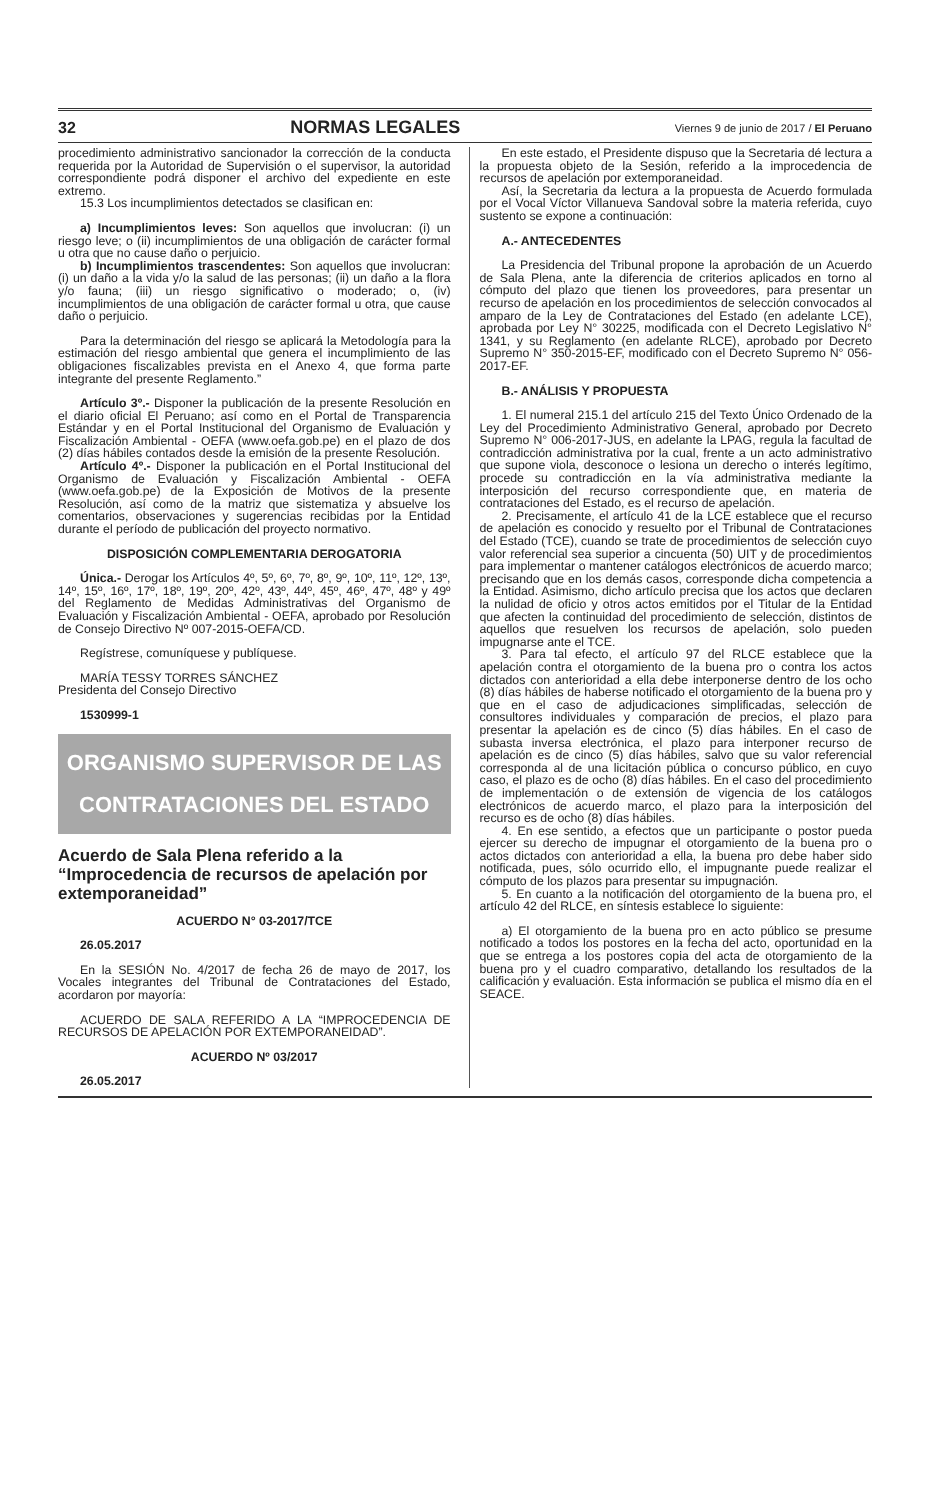32 NORMAS LEGALES Viernes 9 de junio de 2017 / El Peruano
procedimiento administrativo sancionador la corrección de la conducta requerida por la Autoridad de Supervisión o el supervisor, la autoridad correspondiente podrá disponer el archivo del expediente en este extremo.
15.3 Los incumplimientos detectados se clasifican en:
a) Incumplimientos leves: Son aquellos que involucran: (i) un riesgo leve; o (ii) incumplimientos de una obligación de carácter formal u otra que no cause daño o perjuicio.
b) Incumplimientos trascendentes: Son aquellos que involucran: (i) un daño a la vida y/o la salud de las personas; (ii) un daño a la flora y/o fauna; (iii) un riesgo significativo o moderado; o, (iv) incumplimientos de una obligación de carácter formal u otra, que cause daño o perjuicio.
Para la determinación del riesgo se aplicará la Metodología para la estimación del riesgo ambiental que genera el incumplimiento de las obligaciones fiscalizables prevista en el Anexo 4, que forma parte integrante del presente Reglamento.”
Artículo 3º.- Disponer la publicación de la presente Resolución en el diario oficial El Peruano; así como en el Portal de Transparencia Estándar y en el Portal Institucional del Organismo de Evaluación y Fiscalización Ambiental - OEFA (www.oefa.gob.pe) en el plazo de dos (2) días hábiles contados desde la emisión de la presente Resolución.
Artículo 4º.- Disponer la publicación en el Portal Institucional del Organismo de Evaluación y Fiscalización Ambiental - OEFA (www.oefa.gob.pe) de la Exposición de Motivos de la presente Resolución, así como de la matriz que sistematiza y absuelve los comentarios, observaciones y sugerencias recibidas por la Entidad durante el período de publicación del proyecto normativo.
DISPOSICIÓN COMPLEMENTARIA DEROGATORIA
Única.- Derogar los Artículos 4º, 5º, 6º, 7º, 8º, 9º, 10º, 11º, 12º, 13º, 14º, 15º, 16º, 17º, 18º, 19º, 20º, 42º, 43º, 44º, 45º, 46º, 47º, 48º y 49º del Reglamento de Medidas Administrativas del Organismo de Evaluación y Fiscalización Ambiental - OEFA, aprobado por Resolución de Consejo Directivo Nº 007-2015-OEFA/CD.
Regístrese, comuníquese y publíquese.
MARÍA TESSY TORRES SÁNCHEZ
Presidenta del Consejo Directivo
1530999-1
ORGANISMO SUPERVISOR DE LAS
CONTRATACIONES DEL ESTADO
Acuerdo de Sala Plena referido a la “Improcedencia de recursos de apelación por extemporaneidad”
ACUERDO N° 03-2017/TCE
26.05.2017
En la SESIÓN No. 4/2017 de fecha 26 de mayo de 2017, los Vocales integrantes del Tribunal de Contrataciones del Estado, acordaron por mayoría:
ACUERDO DE SALA REFERIDO A LA “IMPROCEDENCIA DE RECURSOS DE APELACIÓN POR EXTEMPORANEIDAD”.
ACUERDO Nº 03/2017
26.05.2017
En este estado, el Presidente dispuso que la Secretaria dé lectura a la propuesta objeto de la Sesión, referido a la improcedencia de recursos de apelación por extemporaneidad.
Así, la Secretaria da lectura a la propuesta de Acuerdo formulada por el Vocal Víctor Villanueva Sandoval sobre la materia referida, cuyo sustento se expone a continuación:
A.- ANTECEDENTES
La Presidencia del Tribunal propone la aprobación de un Acuerdo de Sala Plena, ante la diferencia de criterios aplicados en torno al cómputo del plazo que tienen los proveedores, para presentar un recurso de apelación en los procedimientos de selección convocados al amparo de la Ley de Contrataciones del Estado (en adelante LCE), aprobada por Ley N° 30225, modificada con el Decreto Legislativo N° 1341, y su Reglamento (en adelante RLCE), aprobado por Decreto Supremo N° 350-2015-EF, modificado con el Decreto Supremo N° 056-2017-EF.
B.- ANÁLISIS Y PROPUESTA
1. El numeral 215.1 del artículo 215 del Texto Único Ordenado de la Ley del Procedimiento Administrativo General, aprobado por Decreto Supremo N° 006-2017-JUS, en adelante la LPAG, regula la facultad de contradicción administrativa por la cual, frente a un acto administrativo que supone viola, desconoce o lesiona un derecho o interés legítimo, procede su contradicción en la vía administrativa mediante la interposición del recurso correspondiente que, en materia de contrataciones del Estado, es el recurso de apelación.
2. Precisamente, el artículo 41 de la LCE establece que el recurso de apelación es conocido y resuelto por el Tribunal de Contrataciones del Estado (TCE), cuando se trate de procedimientos de selección cuyo valor referencial sea superior a cincuenta (50) UIT y de procedimientos para implementar o mantener catálogos electrónicos de acuerdo marco; precisando que en los demás casos, corresponde dicha competencia a la Entidad. Asimismo, dicho artículo precisa que los actos que declaren la nulidad de oficio y otros actos emitidos por el Titular de la Entidad que afecten la continuidad del procedimiento de selección, distintos de aquellos que resuelven los recursos de apelación, solo pueden impugnarse ante el TCE.
3. Para tal efecto, el artículo 97 del RLCE establece que la apelación contra el otorgamiento de la buena pro o contra los actos dictados con anterioridad a ella debe interponerse dentro de los ocho (8) días hábiles de haberse notificado el otorgamiento de la buena pro y que en el caso de adjudicaciones simplificadas, selección de consultores individuales y comparación de precios, el plazo para presentar la apelación es de cinco (5) días hábiles. En el caso de subasta inversa electrónica, el plazo para interponer recurso de apelación es de cinco (5) días hábiles, salvo que su valor referencial corresponda al de una licitación pública o concurso público, en cuyo caso, el plazo es de ocho (8) días hábiles. En el caso del procedimiento de implementación o de extensión de vigencia de los catálogos electrónicos de acuerdo marco, el plazo para la interposición del recurso es de ocho (8) días hábiles.
4. En ese sentido, a efectos que un participante o postor pueda ejercer su derecho de impugnar el otorgamiento de la buena pro o actos dictados con anterioridad a ella, la buena pro debe haber sido notificada, pues, sólo ocurrido ello, el impugnante puede realizar el cómputo de los plazos para presentar su impugnación.
5. En cuanto a la notificación del otorgamiento de la buena pro, el artículo 42 del RLCE, en síntesis establece lo siguiente:
a) El otorgamiento de la buena pro en acto público se presume notificado a todos los postores en la fecha del acto, oportunidad en la que se entrega a los postores copia del acta de otorgamiento de la buena pro y el cuadro comparativo, detallando los resultados de la calificación y evaluación. Esta información se publica el mismo día en el SEACE.